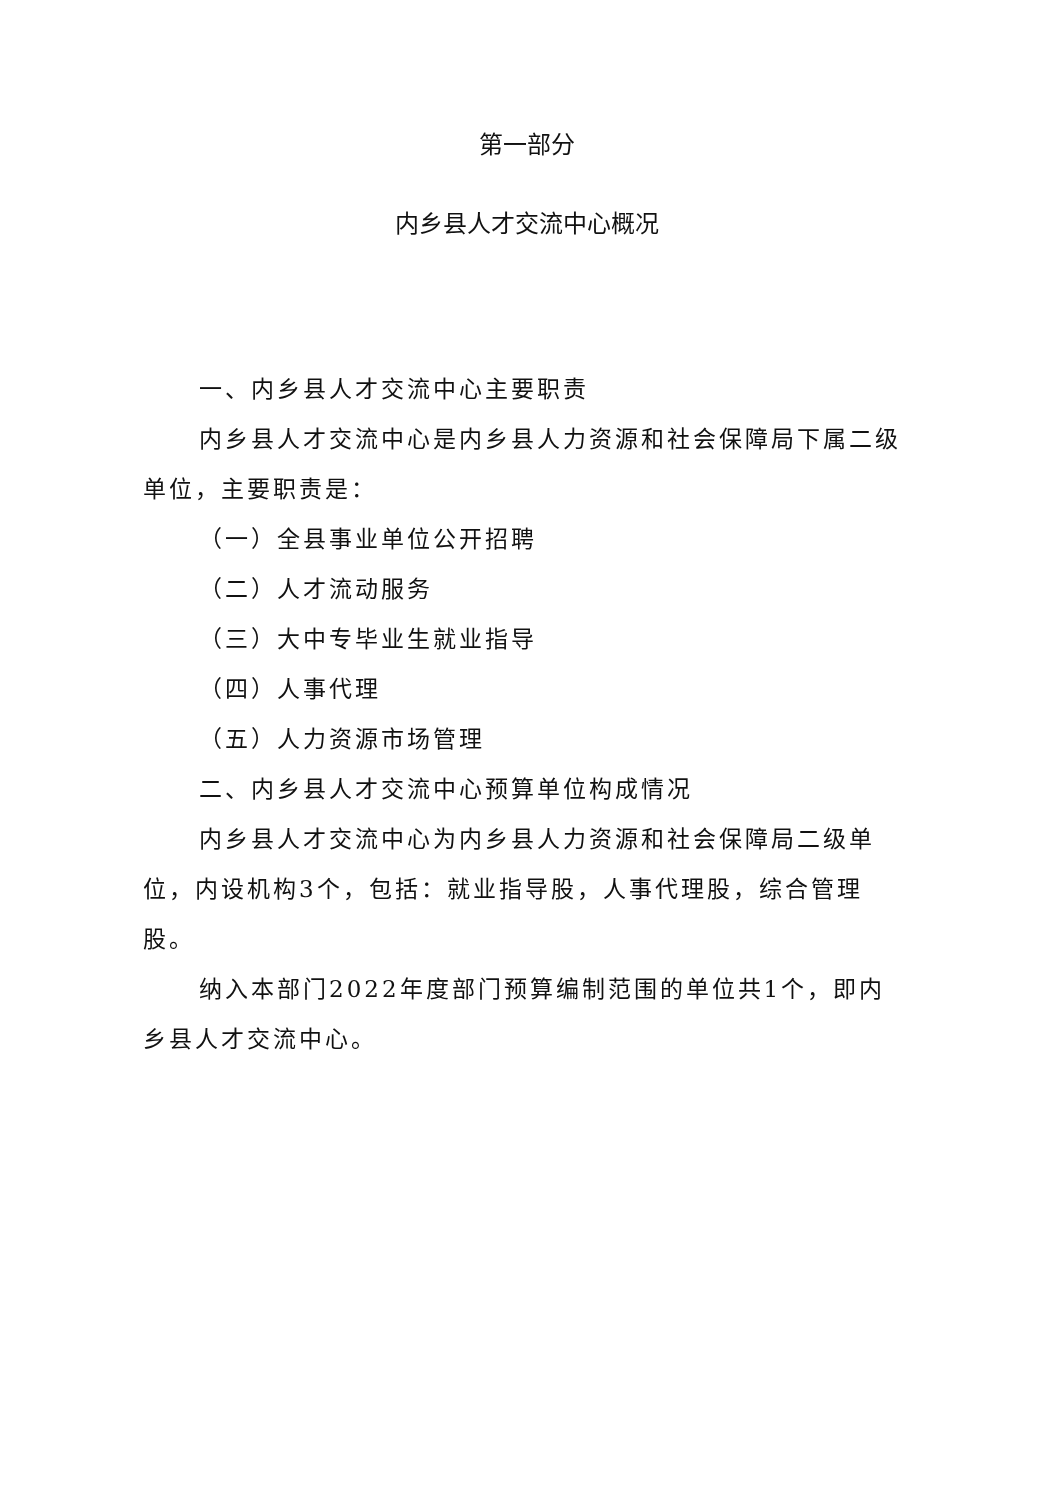第一部分
内乡县人才交流中心概况
一、内乡县人才交流中心主要职责
内乡县人才交流中心是内乡县人力资源和社会保障局下属二级单位，主要职责是：
（一）全县事业单位公开招聘
（二）人才流动服务
（三）大中专毕业生就业指导
（四）人事代理
（五）人力资源市场管理
二、内乡县人才交流中心预算单位构成情况
内乡县人才交流中心为内乡县人力资源和社会保障局二级单位，内设机构3个，包括：就业指导股，人事代理股，综合管理股。
纳入本部门2022年度部门预算编制范围的单位共1个，即内乡县人才交流中心。